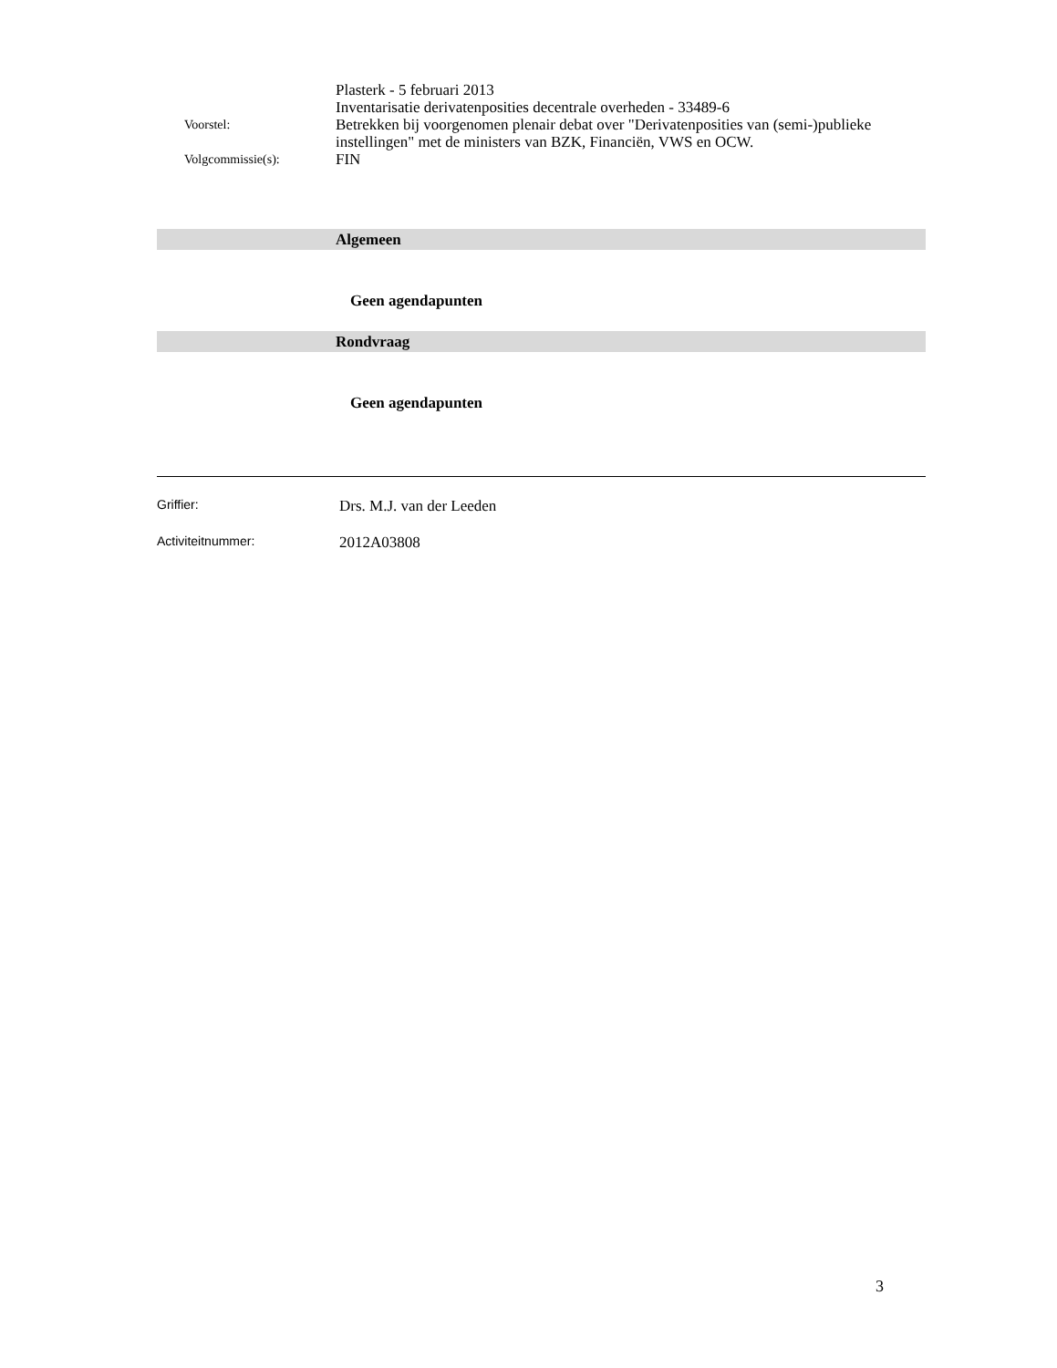Plasterk - 5 februari 2013
Inventarisatie derivatenposities decentrale overheden - 33489-6
Voorstel:
Betrekken bij voorgenomen plenair debat over "Derivatenposities van (semi-)publieke instellingen" met de ministers van BZK, Financiën, VWS en OCW.
Volgcommissie(s):
FIN
Algemeen
Geen agendapunten
Rondvraag
Geen agendapunten
Griffier:
Drs. M.J. van der Leeden
Activiteitnummer:
2012A03808
3